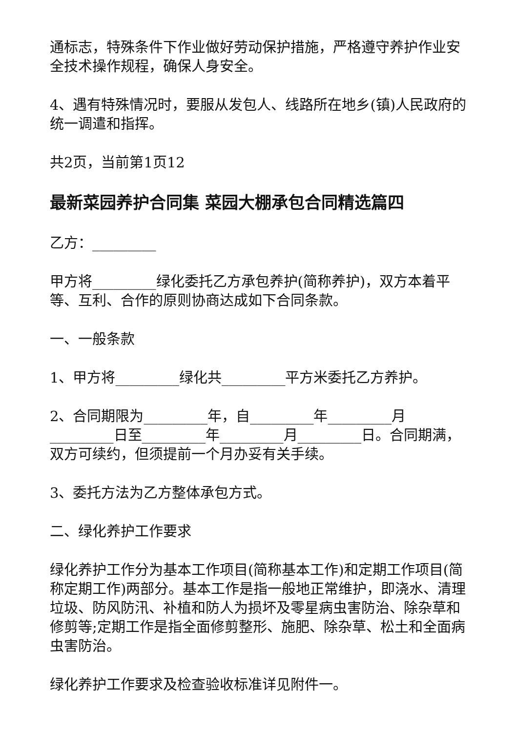通标志，特殊条件下作业做好劳动保护措施，严格遵守养护作业安全技术操作规程，确保人身安全。
4、遇有特殊情况时，要服从发包人、线路所在地乡(镇)人民政府的统一调遣和指挥。
共2页，当前第1页12
最新菜园养护合同集 菜园大棚承包合同精选篇四
乙方：_________
甲方将_________绿化委托乙方承包养护(简称养护)，双方本着平等、互利、合作的原则协商达成如下合同条款。
一、一般条款
1、甲方将_________绿化共_________平方米委托乙方养护。
2、合同期限为_________年，自_________年_________月_________日至_________年_________月_________日。合同期满，双方可续约，但须提前一个月办妥有关手续。
3、委托方法为乙方整体承包方式。
二、绿化养护工作要求
绿化养护工作分为基本工作项目(简称基本工作)和定期工作项目(简称定期工作)两部分。基本工作是指一般地正常维护，即浇水、清理垃圾、防风防汛、补植和防人为损坏及零星病虫害防治、除杂草和修剪等;定期工作是指全面修剪整形、施肥、除杂草、松土和全面病虫害防治。
绿化养护工作要求及检查验收标准详见附件一。